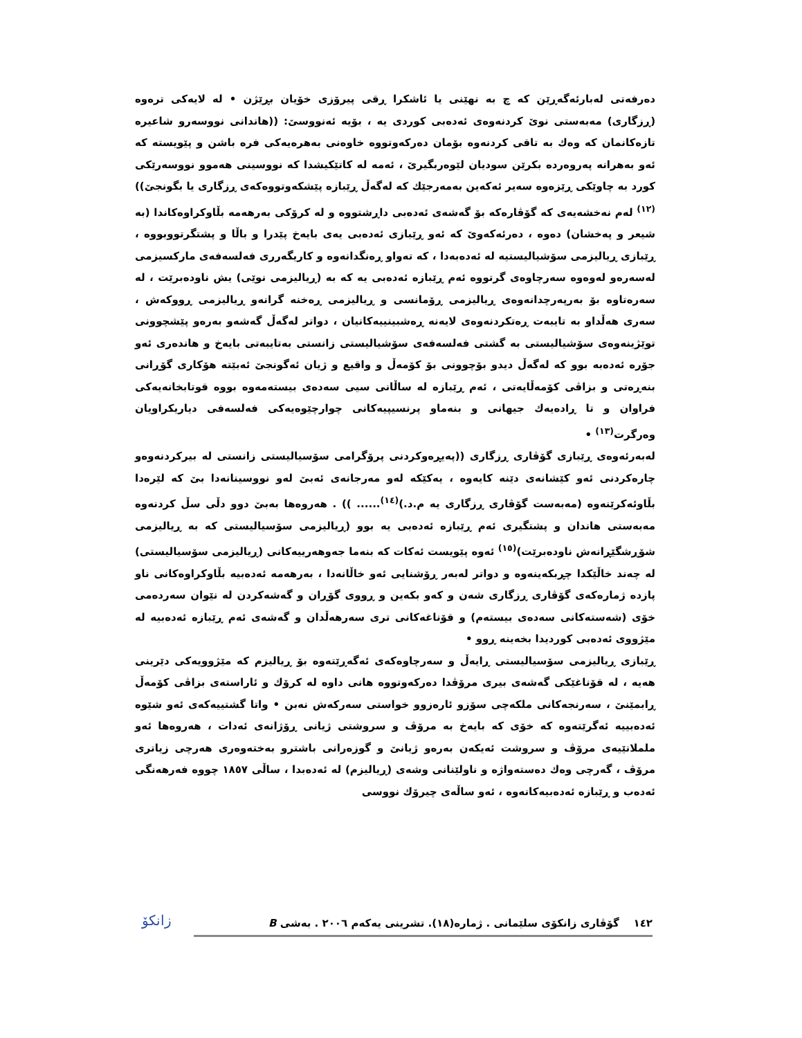دەرفەتی لەبارئەگەڕێن کە چ بە نهێنی یا ئاشکرا ڕقی پیرۆزی خۆیان بڕێژن • لە لایەکی ترەوە (ڕزگاری) مەبەستی نوێ کردنەوەی ئەدەبی کوردی یە ، بۆیە ئەنووسێ: ((هاندانی نووسەرو شاعیرە تازەکانمان کە وەك بە تاقی کردنەوە بۆمان دەرکەوتووە خاوەنی بەهرەیەکی فرە باشن و پێویستە کە ئەو بەهرانە پەروەردە بکرێن سودیان لێوەربگیرێ ، ئەمە لە کاتێکیشدا کە نووسینی هەموو نووسەرێکی کورد بە چاوێکی ڕێزەوە سەیر ئەکەین بەمەرجێك کە لەگەڵ ڕێبازە پێشکەوتووەکەی ڕزگاری یا بگونجێ))<sup>(١٢)</sup> لەم نەخشەیەی کە گۆڤارەکە بۆ گەشەی ئەدەبی داڕشتووە و لە کرۆکی بەرهەمە بڵاوکراوەکاندا (بە شیعر و پەخشان) دەوە ، دەرئەکەوێ کە ئەو ڕێبازی ئەدەبی یەی بایەخ پێدرا و باڵا و پشتگرتووبووە ، ڕێبازی ڕیالیزمی سۆشیالیستیە لە ئەدەبەدا ، کە تەواو ڕەنگدانەوە و کاریگەرری فەلسەفەی مارکسیزمی لەسەرەو لەوەوە سەرچاوەی گرتووە ئەم ڕێبازە ئەدەبی یە کە بە (ڕیالیزمی نوێی) یش ناودەبرێت ، لە سەرەتاوە بۆ بەرپەرچدانەوەی ڕیالیزمی ڕۆمانسی و ڕیالیزمی ڕەخنە گرانەو ڕیالیزمی ڕووکەش ، سەری هەڵداو بە تایبەت ڕەتکردنەوەی لایەنە ڕەشبینییەکانیان ، دواتر لەگەڵ گەشەو بەرەو پێشچوونی توێژینەوەی سۆشیالیستی بە گشتی فەلسەفەی سۆشیالیستی زانستی بەتایبەتی بایەخ و هاندەری ئەو جۆرە ئەدەبە بوو کە لەگەڵ دیدو بۆچوونی بۆ کۆمەڵ و واقیع و ژیان ئەگونجێ ئەبێتە هۆکاری گۆڕانی بنەڕەتی و بزاڤی کۆمەڵایەتی ، ئەم ڕێبازە لە ساڵانی سیی سەدەی بیستەمەوە بووە قوتابخانەیەکی فراوان و تا ڕادەیەك جیهانی و بنەماو پرنسیپیەکانی چوارچێوەیەکی فەلسەفی دیاریکراویان وەرگرت<sup>(١٣)</sup> •
لەبەرئەوەی ڕێبازی گۆڤاری ڕزگاری ((پەیڕەوکردنی پرۆگرامی سۆسیالیستی زانستی لە بیرکردنەوەو چارەکردنی ئەو کێشانەی دێنە کایەوە ، یەکێکە لەو مەرجانەی ئەبێ لەو نووسینانەدا بێ کە لێرەدا بڵاوئەکرێنەوە (مەبەست گۆڤاری ڕزگاری یە م.د.)<sup>(١٤)</sup>...... )) . هەروەها بەبێ دوو دڵی سڵ کردنەوە مەبەستی هاندان و پشتگیری ئەم ڕێبازە ئەدەبی یە بوو (ڕیالیزمی سۆسیالیستی کە بە ڕیالیزمی شۆڕشگێڕانەش ناودەبرێت)<sup>(١٥)</sup> ئەوە پێویست ئەکات کە بنەما جەوهەرییەکانی (ڕیالیزمی سۆسیالیستی) لە چەند خاڵێکدا چڕبکەینەوە و دواتر لەبەر ڕۆشنایی ئەو خاڵانەدا ، بەرهەمە ئەدەبیە بڵاوکراوەکانی ناو پازدە ژمارەکەی گۆڤاری ڕزگاری شەن و کەو بکەین و ڕووی گۆڕان و گەشەکردن لە نێوان سەردەمی خۆی (شەستەکانی سەدەی بیستەم) و قۆناغەکانی تری سەرهەڵدان و گەشەی ئەم ڕێبازە ئەدەبیە لە مێژووی ئەدەبی کوردیدا بخەینە ڕوو •
ڕێبازی ڕیالیزمی سۆسیالیستی ڕایەڵ و سەرچاوەکەی ئەگەڕێتەوە بۆ ڕیالیزم کە مێژوویەکی دێرینی هەیە ، لە قۆناغێکی گەشەی بیری مرۆڤدا دەرکەوتووە هانی داوە لە کرۆك و ئاراستەی بزاڤی کۆمەڵ ڕابمێنێ ، سەرنجەکانی ملکەچی سۆزو ئارەزوو خواستی سەرکەش نەبن • واتا گشتییەکەی ئەو شێوە ئەدەبییە ئەگرێتەوە کە خۆی کە بایەخ بە مرۆڤ و سروشتی ژیانی ڕۆژانەی ئەدات ، هەروەها ئەو ململانێیەی مرۆڤ و سروشت ئەیکەن بەرەو ژیانێ و گوزەرانی باشترو بەختەوەری هەرچی زیاتری مرۆڤ ، گەرچی وەك دەستەواژە و ناولێنانی وشەی (ڕیالیزم) لە ئەدەبدا ، ساڵی ١٨٥٧ چووە فەرهەنگی ئەدەب و ڕێبازە ئەدەبیەکانەوە ، ئەو ساڵەی چیرۆك نووسی
١٤٢ گۆڤاری زانکۆی سلێمانی . ژمارە(١٨). تشرینی یەکەم ٢٠٠٦ . بەشی B
زانكۆ